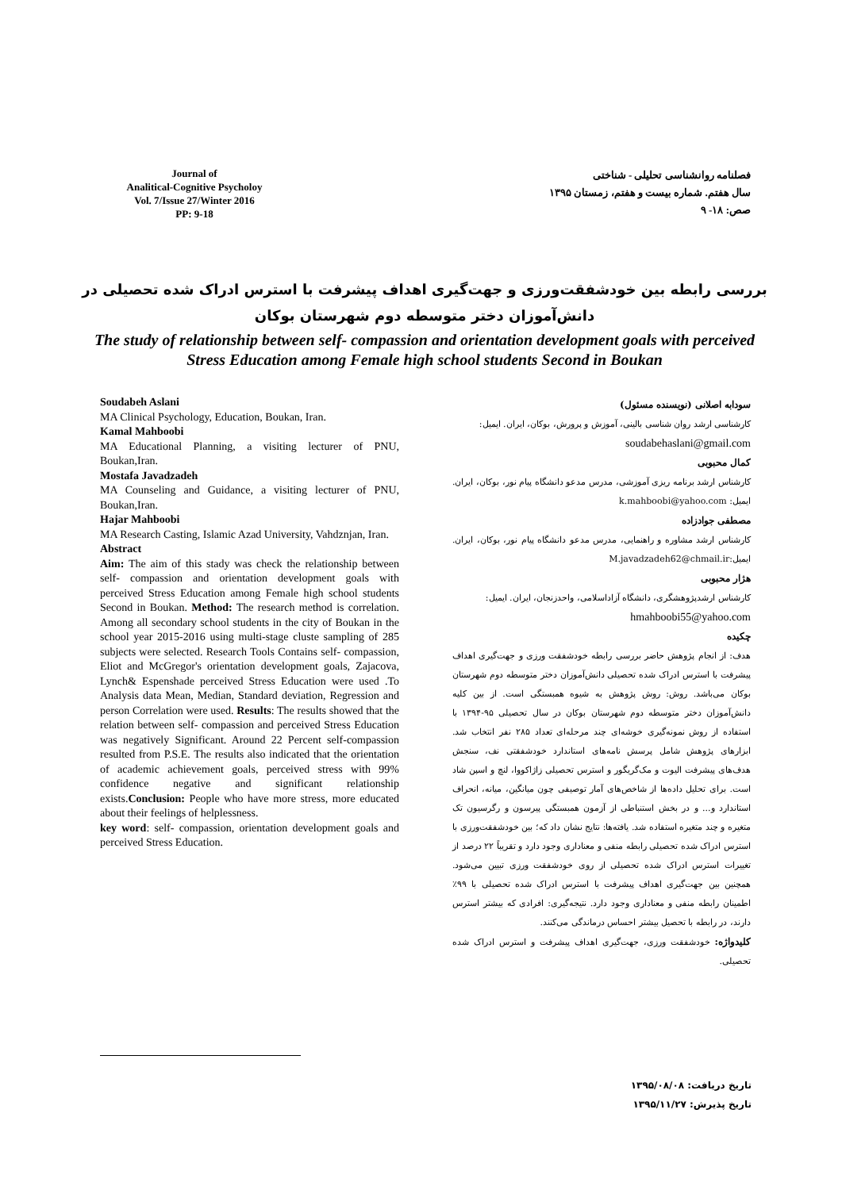Journal of
Analitical-Cognitive Psycholoy
Vol. 7/Issue 27/Winter 2016
PP: 9-18
فصلنامه روانشناسی تحلیلی - شناختی
سال هفتم. شماره بیست و هفتم، زمستان ۱۳۹۵
صص: ۱۸- ۹
بررسی رابطه بین خودشفقت‌ورزی و جهت‌گیری اهداف پیشرفت با استرس ادراک شده تحصیلی در دانش‌آموزان دختر متوسطه دوم شهرستان بوکان
The study of relationship between self- compassion and orientation development goals with perceived Stress Education among Female high school students Second in Boukan
Soudabeh Aslani
MA Clinical Psychology, Education, Boukan, Iran.
Kamal Mahboobi
MA Educational Planning, a visiting lecturer of PNU, Boukan,Iran.
Mostafa Javadzadeh
MA Counseling and Guidance, a visiting lecturer of PNU, Boukan,Iran.
Hajar Mahboobi
MA Research Casting, Islamic Azad University, Vahdznjan, Iran.
Abstract
Aim: The aim of this stady was check the relationship between self- compassion and orientation development goals with perceived Stress Education among Female high school students Second in Boukan. Method: The research method is correlation. Among all secondary school students in the city of Boukan in the school year 2015-2016 using multi-stage cluste sampling of 285 subjects were selected. Research Tools Contains self- compassion, Eliot and McGregor's orientation development goals, Zajacova, Lynch& Espenshade perceived Stress Education were used .To Analysis data Mean, Median, Standard deviation, Regression and person Correlation were used. Results: The results showed that the relation between self- compassion and perceived Stress Education was negatively Significant. Around 22 Percent self-compassion resulted from P.S.E. The results also indicated that the orientation of academic achievement goals, perceived stress with 99% confidence negative and significant relationship exists.Conclusion: People who have more stress, more educated about their feelings of helplessness.
key word: self- compassion, orientation development goals and perceived Stress Education.
سودابه اصلانی (نویسنده مسئول)
کارشناسی ارشد روان شناسی بالینی، آموزش و پرورش، بوکان، ایران. ایمیل:
soudabehaslani@gmail.com
کمال محبوبی
کارشناس ارشد برنامه ریزی آموزشی، مدرس مدعو دانشگاه پیام نور، بوکان، ایران. ایمیل: k.mahboobi@yahoo.com
مصطفی جوادزاده
کارشناس ارشد مشاوره و راهنمایی، مدرس مدعو دانشگاه پیام نور، بوکان، ایران. ایمیل:M.javadzadeh62@chmail.ir
هژار محبوبی
کارشناس ارشدپژوهشگری، دانشگاه آزاداسلامی، واحدزنجان، ایران. ایمیل:
hmahboobi55@yahoo.com
چکیده
هدف: از انجام پژوهش حاضر بررسی رابطه خودشفقت ورزی و جهت‌گیری اهداف پیشرفت با استرس ادراک شده تحصیلی دانش‌آموزان دختر متوسطه دوم شهرستان بوکان می‌باشد. روش: روش پژوهش به شیوه همبستگی است. از بین کلیه دانش‌آموزان دختر متوسطه دوم شهرستان بوکان در سال تحصیلی ۹۵-۱۳۹۴ با استفاده از روش نمونه‌گیری خوشه‌ای چند مرحله‌ای تعداد ۲۸۵ نفر انتخاب شد. ابزارهای پژوهش شامل پرسش نامه‌های استاندارد خودشفقتی نف، سنجش هدف‌های پیشرفت الیوت و مک‌گریگور و استرس تحصیلی زاژاکووا، لنچ و اسپن شاد است. برای تحلیل داده‌ها از شاخص‌های آمار توصیفی چون میانگین، میانه، انحراف استاندارد و... و در بخش استنباطی از آزمون همبستگی پیرسون و رگرسیون تک متغیره و چند متغیره استفاده شد. یافته‌ها: نتایج نشان داد که؛ بین خودشفقت‌ورزی با استرس ادراک شده تحصیلی رابطه منفی و معناداری وجود دارد و تقریباً ۲۲ درصد از تغییرات استرس ادراک شده تحصیلی از روی خودشفقت ورزی تبیین می‌شود. همچنین بین جهت‌گیری اهداف پیشرفت با استرس ادراک شده تحصیلی با ۹۹٪ اطمینان رابطه منفی و معناداری وجود دارد. نتیجه‌گیری: افرادی که بیشتر استرس دارند، در رابطه با تحصیل بیشتر احساس درماندگی می‌کنند.
کلیدواژه: خودشفقت ورزی، جهت‌گیری اهداف پیشرفت و استرس ادراک شده تحصیلی.
تاریخ دریافت: ۱۳۹۵/۰۸/۰۸
تاریخ پذیرش: ۱۳۹۵/۱۱/۲۷